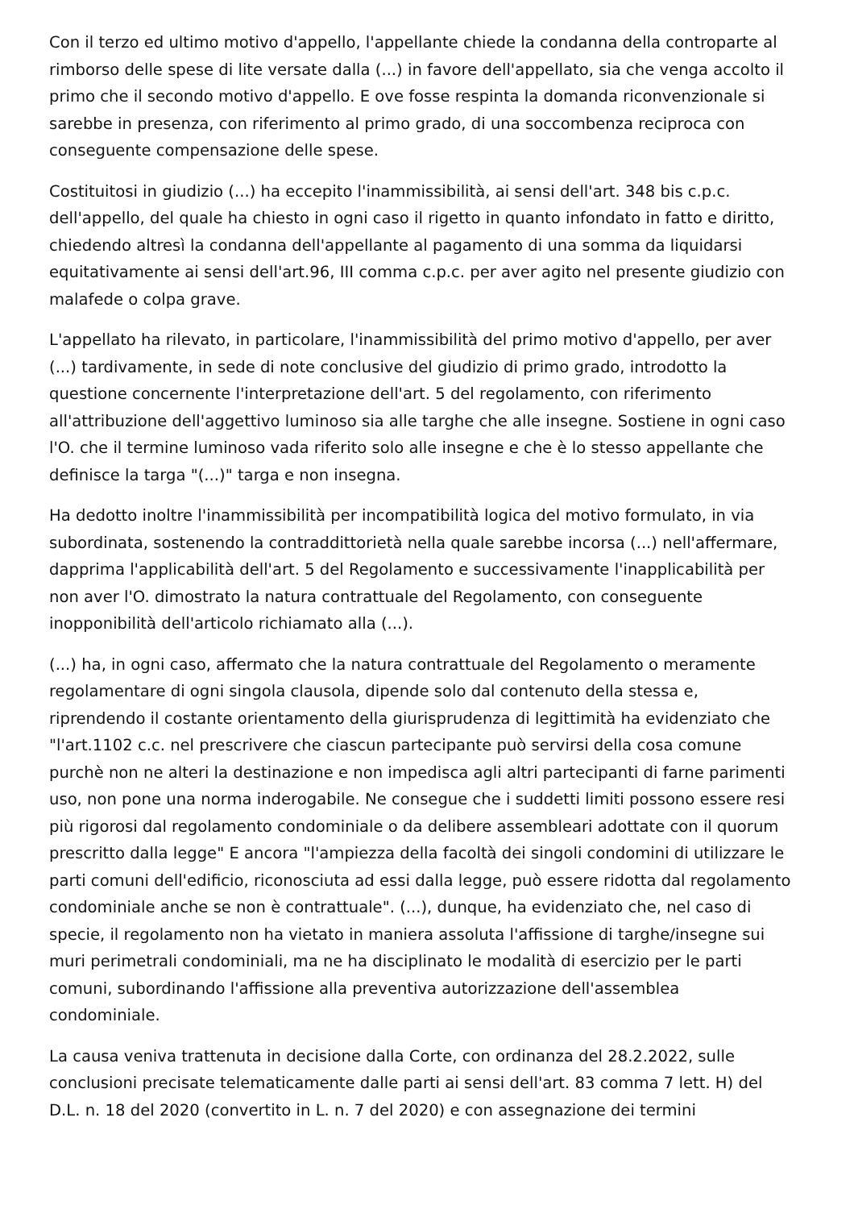Con il terzo ed ultimo motivo d'appello, l'appellante chiede la condanna della controparte al rimborso delle spese di lite versate dalla (...) in favore dell'appellato, sia che venga accolto il primo che il secondo motivo d'appello. E ove fosse respinta la domanda riconvenzionale si sarebbe in presenza, con riferimento al primo grado, di una soccombenza reciproca con conseguente compensazione delle spese.
Costituitosi in giudizio (...) ha eccepito l'inammissibilità, ai sensi dell'art. 348 bis c.p.c. dell'appello, del quale ha chiesto in ogni caso il rigetto in quanto infondato in fatto e diritto, chiedendo altresì la condanna dell'appellante al pagamento di una somma da liquidarsi equitativamente ai sensi dell'art.96, III comma c.p.c. per aver agito nel presente giudizio con malafede o colpa grave.
L'appellato ha rilevato, in particolare, l'inammissibilità del primo motivo d'appello, per aver (...) tardivamente, in sede di note conclusive del giudizio di primo grado, introdotto la questione concernente l'interpretazione dell'art. 5 del regolamento, con riferimento all'attribuzione dell'aggettivo luminoso sia alle targhe che alle insegne. Sostiene in ogni caso l'O. che il termine luminoso vada riferito solo alle insegne e che è lo stesso appellante che definisce la targa "(...)" targa e non insegna.
Ha dedotto inoltre l'inammissibilità per incompatibilità logica del motivo formulato, in via subordinata, sostenendo la contraddittorietà nella quale sarebbe incorsa (...) nell'affermare, dapprima l'applicabilità dell'art. 5 del Regolamento e successivamente l'inapplicabilità per non aver l'O. dimostrato la natura contrattuale del Regolamento, con conseguente inopponibilità dell'articolo richiamato alla (...).
(...) ha, in ogni caso, affermato che la natura contrattuale del Regolamento o meramente regolamentare di ogni singola clausola, dipende solo dal contenuto della stessa e, riprendendo il costante orientamento della giurisprudenza di legittimità ha evidenziato che "l'art.1102 c.c. nel prescrivere che ciascun partecipante può servirsi della cosa comune purchè non ne alteri la destinazione e non impedisca agli altri partecipanti di farne parimenti uso, non pone una norma inderogabile. Ne consegue che i suddetti limiti possono essere resi più rigorosi dal regolamento condominiale o da delibere assembleari adottate con il quorum prescritto dalla legge" E ancora "l'ampiezza della facoltà dei singoli condomini di utilizzare le parti comuni dell'edificio, riconosciuta ad essi dalla legge, può essere ridotta dal regolamento condominiale anche se non è contrattuale". (...), dunque, ha evidenziato che, nel caso di specie, il regolamento non ha vietato in maniera assoluta l'affissione di targhe/insegne sui muri perimetrali condominiali, ma ne ha disciplinato le modalità di esercizio per le parti comuni, subordinando l'affissione alla preventiva autorizzazione dell'assemblea condominiale.
La causa veniva trattenuta in decisione dalla Corte, con ordinanza del 28.2.2022, sulle conclusioni precisate telematicamente dalle parti ai sensi dell'art. 83 comma 7 lett. H) del D.L. n. 18 del 2020 (convertito in L. n. 7 del 2020) e con assegnazione dei termini